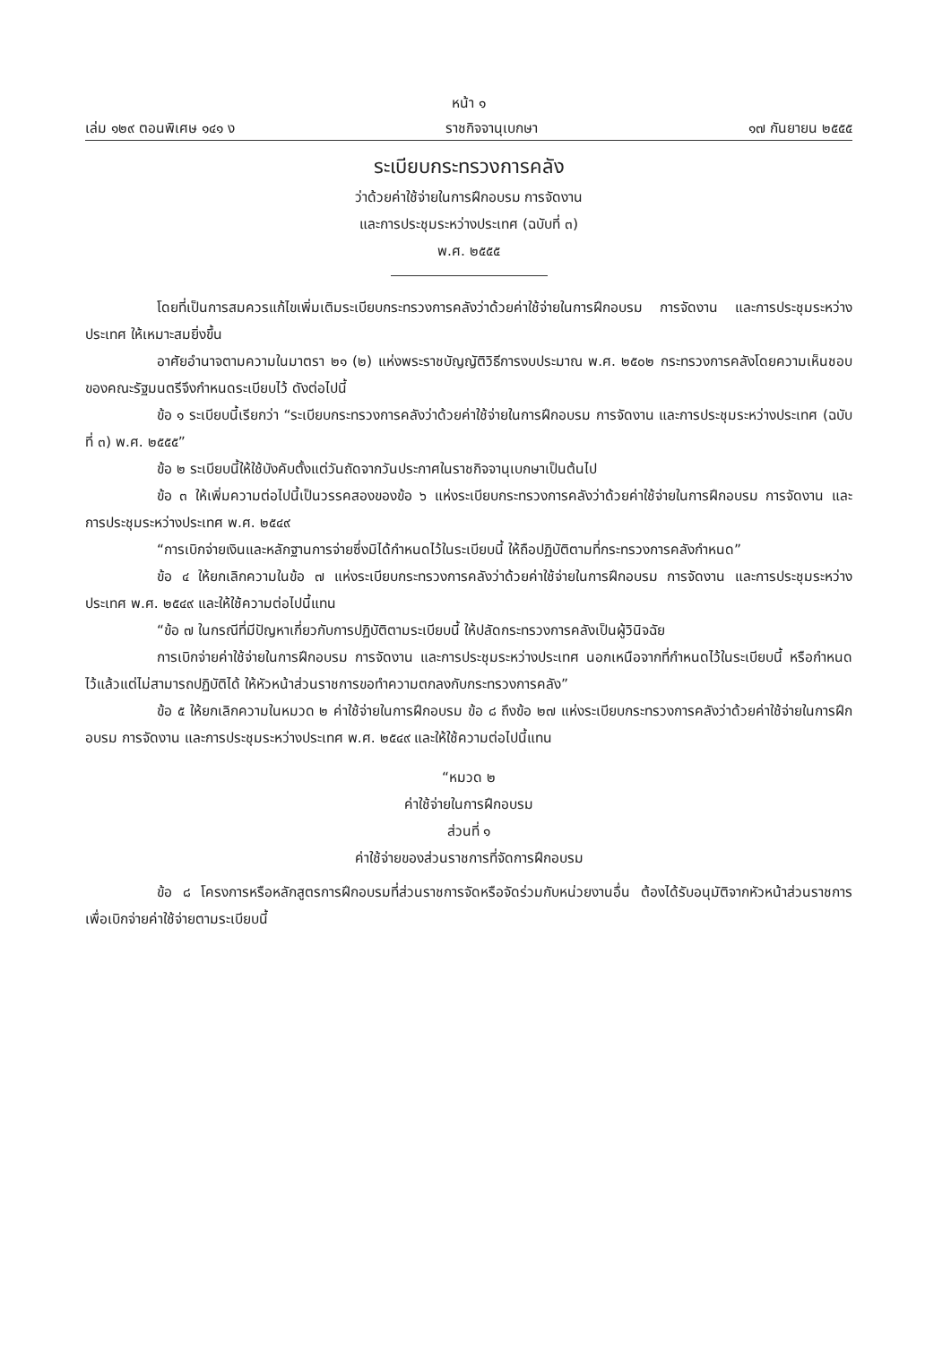หน้า ๑
เล่ม ๑๒๙ ตอนพิเศษ ๑๔๑ ง ราชกิจจานุเบกษา ๑๗ กันยายน ๒๕๕๕
ระเบียบกระทรวงการคลัง
ว่าด้วยค่าใช้จ่ายในการฝึกอบรม การจัดงาน
และการประชุมระหว่างประเทศ (ฉบับที่ ๓)
พ.ศ. ๒๕๕๕
โดยที่เป็นการสมควรแก้ไขเพิ่มเติมระเบียบกระทรวงการคลังว่าด้วยค่าใช้จ่ายในการฝึกอบรม การจัดงาน และการประชุมระหว่างประเทศ ให้เหมาะสมยิ่งขึ้น
อาศัยอำนาจตามความในมาตรา ๒๑ (๒) แห่งพระราชบัญญัติวิธีการงบประมาณ พ.ศ. ๒๕๐๒ กระทรวงการคลังโดยความเห็นชอบของคณะรัฐมนตรีจึงกำหนดระเบียบไว้ ดังต่อไปนี้
ข้อ ๑ ระเบียบนี้เรียกว่า “ระเบียบกระทรวงการคลังว่าด้วยค่าใช้จ่ายในการฝึกอบรม การจัดงาน และการประชุมระหว่างประเทศ (ฉบับที่ ๓) พ.ศ. ๒๕๕๕”
ข้อ ๒ ระเบียบนี้ให้ใช้บังคับตั้งแต่วันถัดจากวันประกาศในราชกิจจานุเบกษาเป็นต้นไป
ข้อ ๓ ให้เพิ่มความต่อไปนี้เป็นวรรคสองของข้อ ๖ แห่งระเบียบกระทรวงการคลังว่าด้วยค่าใช้จ่ายในการฝึกอบรม การจัดงาน และการประชุมระหว่างประเทศ พ.ศ. ๒๕๔๙
“การเบิกจ่ายเงินและหลักฐานการจ่ายซึ่งมิได้กำหนดไว้ในระเบียบนี้ ให้ถือปฏิบัติตามที่กระทรวงการคลังกำหนด”
ข้อ ๔ ให้ยกเลิกความในข้อ ๗ แห่งระเบียบกระทรวงการคลังว่าด้วยค่าใช้จ่ายในการฝึกอบรม การจัดงาน และการประชุมระหว่างประเทศ พ.ศ. ๒๕๔๙ และให้ใช้ความต่อไปนี้แทน
“ข้อ ๗ ในกรณีที่มีปัญหาเกี่ยวกับการปฏิบัติตามระเบียบนี้ ให้ปลัดกระทรวงการคลังเป็นผู้วินิจฉัย
การเบิกจ่ายค่าใช้จ่ายในการฝึกอบรม การจัดงาน และการประชุมระหว่างประเทศ นอกเหนือจากที่กำหนดไว้ในระเบียบนี้ หรือกำหนดไว้แล้วแต่ไม่สามารถปฏิบัติได้ ให้หัวหน้าส่วนราชการขอทำความตกลงกับกระทรวงการคลัง”
ข้อ ๕ ให้ยกเลิกความในหมวด ๒ ค่าใช้จ่ายในการฝึกอบรม ข้อ ๘ ถึงข้อ ๒๗ แห่งระเบียบกระทรวงการคลังว่าด้วยค่าใช้จ่ายในการฝึกอบรม การจัดงาน และการประชุมระหว่างประเทศ พ.ศ. ๒๕๔๙ และให้ใช้ความต่อไปนี้แทน
“หมวด ๒
ค่าใช้จ่ายในการฝึกอบรม
ส่วนที่ ๑
ค่าใช้จ่ายของส่วนราชการที่จัดการฝึกอบรม
ข้อ ๘ โครงการหรือหลักสูตรการฝึกอบรมที่ส่วนราชการจัดหรือจัดร่วมกับหน่วยงานอื่น ต้องได้รับอนุมัติจากหัวหน้าส่วนราชการ เพื่อเบิกจ่ายค่าใช้จ่ายตามระเบียบนี้